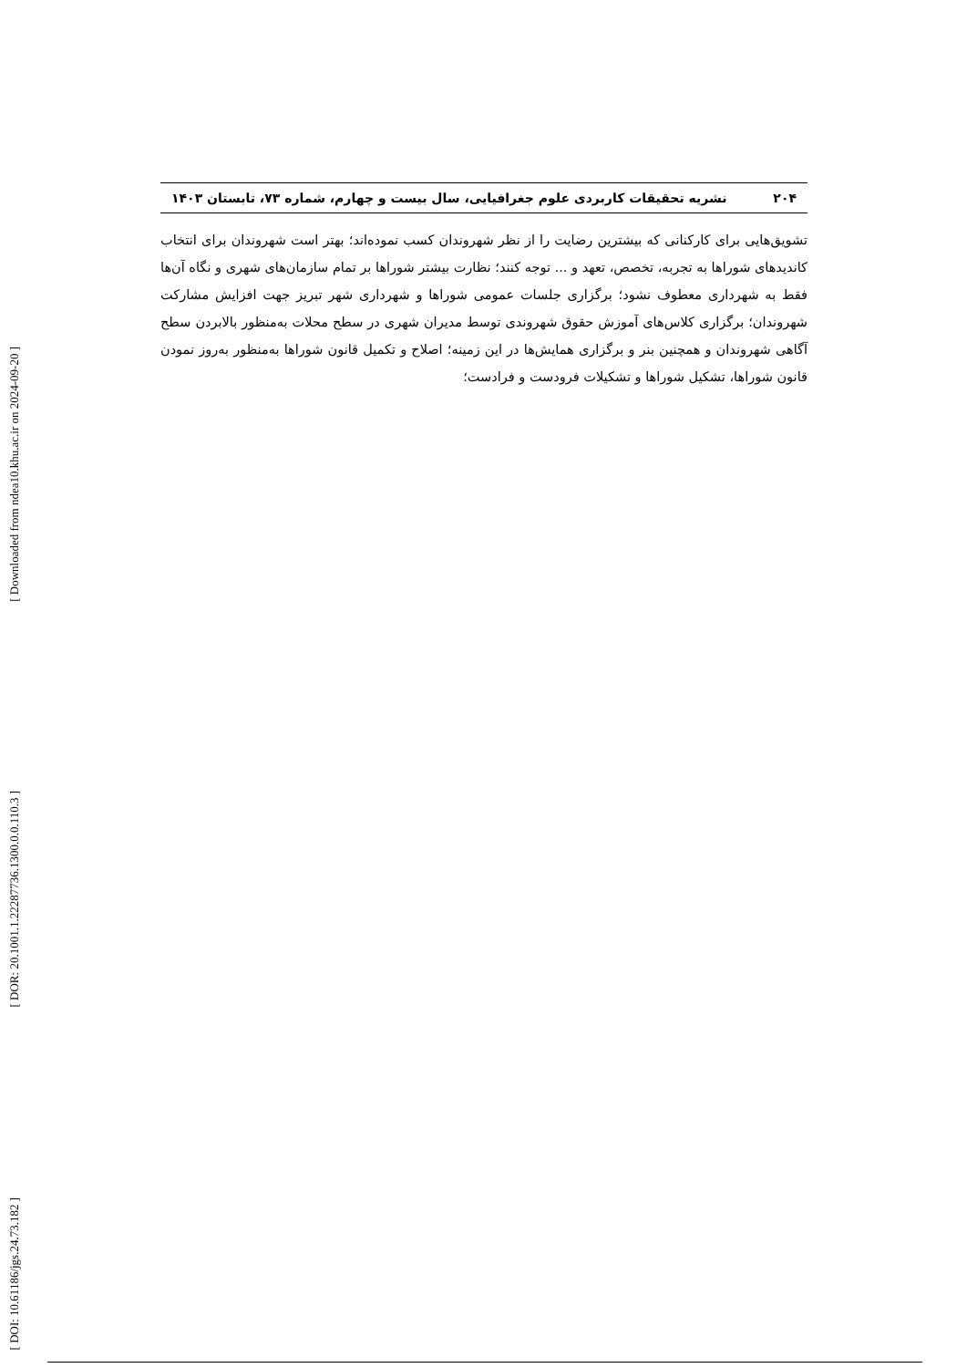[ Downloaded from ndea10.khu.ac.ir on 2024-09-20 ]
[ DOR: 20.1001.1.22287736.1300.0.0.110.3 ]
[ DOI: 10.61186/jgs.24.73.182 ]
۲۰۴ نشریه تحقیقات کاربردی علوم جغرافیایی، سال بیست و چهارم، شماره ۷۳، تابستان ۱۴۰۳
تشویق‌هایی برای کارکنانی که بیشترین رضایت را از نظر شهروندان کسب نموده‌اند؛ بهتر است شهروندان برای انتخاب کاندیدهای شوراها به تجربه، تخصص، تعهد و ... توجه کنند؛ نظارت بیشتر شوراها بر تمام سازمان‌های شهری و نگاه آن‌ها فقط به شهرداری معطوف نشود؛ برگزاری جلسات عمومی شوراها و شهرداری شهر تبریز جهت افزایش مشارکت شهروندان؛ برگزاری کلاس‌های آموزش حقوق شهروندی توسط مدیران شهری در سطح محلات به‌منظور بالابردن سطح آگاهی شهروندان و همچنین بنر و برگزاری همایش‌ها در این زمینه؛ اصلاح و تکمیل قانون شوراها به‌منظور به‌روز نمودن قانون شوراها، تشکیل شوراها و تشکیلات فرودست و فرادست؛